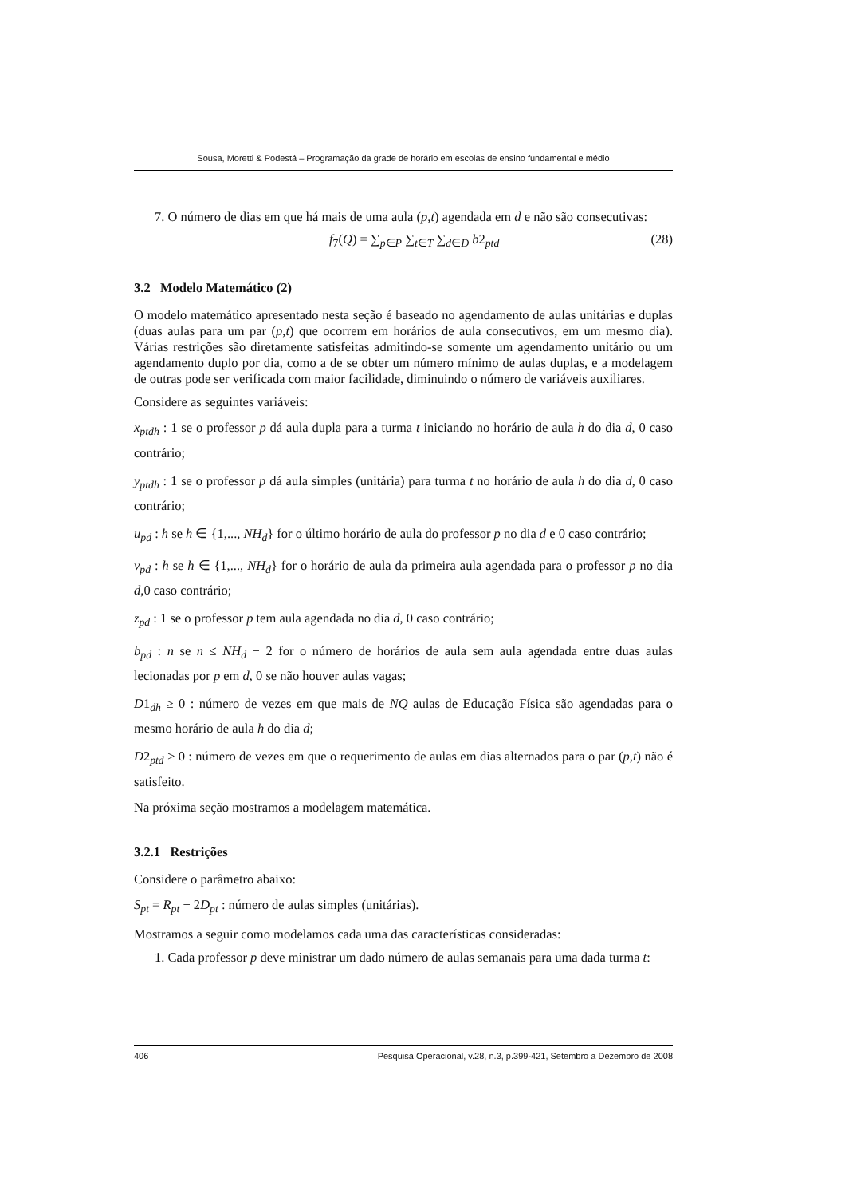Sousa, Moretti & Podestá – Programação da grade de horário em escolas de ensino fundamental e médio
7. O número de dias em que há mais de uma aula (p,t) agendada em d e não são consecutivas:
f<sub>7</sub>(Q) = ∑<sub>p∈P</sub> ∑<sub>t∈T</sub> ∑<sub>d∈D</sub> b2<sub>ptd</sub> (28)
3.2 Modelo Matemático (2)
O modelo matemático apresentado nesta seção é baseado no agendamento de aulas unitárias e duplas (duas aulas para um par (p,t) que ocorrem em horários de aula consecutivos, em um mesmo dia). Várias restrições são diretamente satisfeitas admitindo-se somente um agendamento unitário ou um agendamento duplo por dia, como a de se obter um número mínimo de aulas duplas, e a modelagem de outras pode ser verificada com maior facilidade, diminuindo o número de variáveis auxiliares.
Considere as seguintes variáveis:
x<sub>ptdh</sub> : 1 se o professor p dá aula dupla para a turma t iniciando no horário de aula h do dia d, 0 caso contrário;
y<sub>ptdh</sub> : 1 se o professor p dá aula simples (unitária) para turma t no horário de aula h do dia d, 0 caso contrário;
u<sub>pd</sub> : h se h ∈ {1,..., NH<sub>d</sub>} for o último horário de aula do professor p no dia d e 0 caso contrário;
v<sub>pd</sub> : h se h ∈ {1,..., NH<sub>d</sub>} for o horário de aula da primeira aula agendada para o professor p no dia d, 0 caso contrário;
z<sub>pd</sub> : 1 se o professor p tem aula agendada no dia d, 0 caso contrário;
b<sub>pd</sub> : n se n ≤ NH<sub>d</sub> − 2 for o número de horários de aula sem aula agendada entre duas aulas lecionadas por p em d, 0 se não houver aulas vagas;
D1<sub>dh</sub> ≥ 0 : número de vezes em que mais de NQ aulas de Educação Física são agendadas para o mesmo horário de aula h do dia d;
D2<sub>ptd</sub> ≥ 0 : número de vezes em que o requerimento de aulas em dias alternados para o par (p,t) não é satisfeito.
Na próxima seção mostramos a modelagem matemática.
3.2.1 Restrições
Considere o parâmetro abaixo:
S<sub>pt</sub> = R<sub>pt</sub> − 2D<sub>pt</sub> : número de aulas simples (unitárias).
Mostramos a seguir como modelamos cada uma das características consideradas:
1. Cada professor p deve ministrar um dado número de aulas semanais para uma dada turma t:
406 Pesquisa Operacional, v.28, n.3, p.399-421, Setembro a Dezembro de 2008